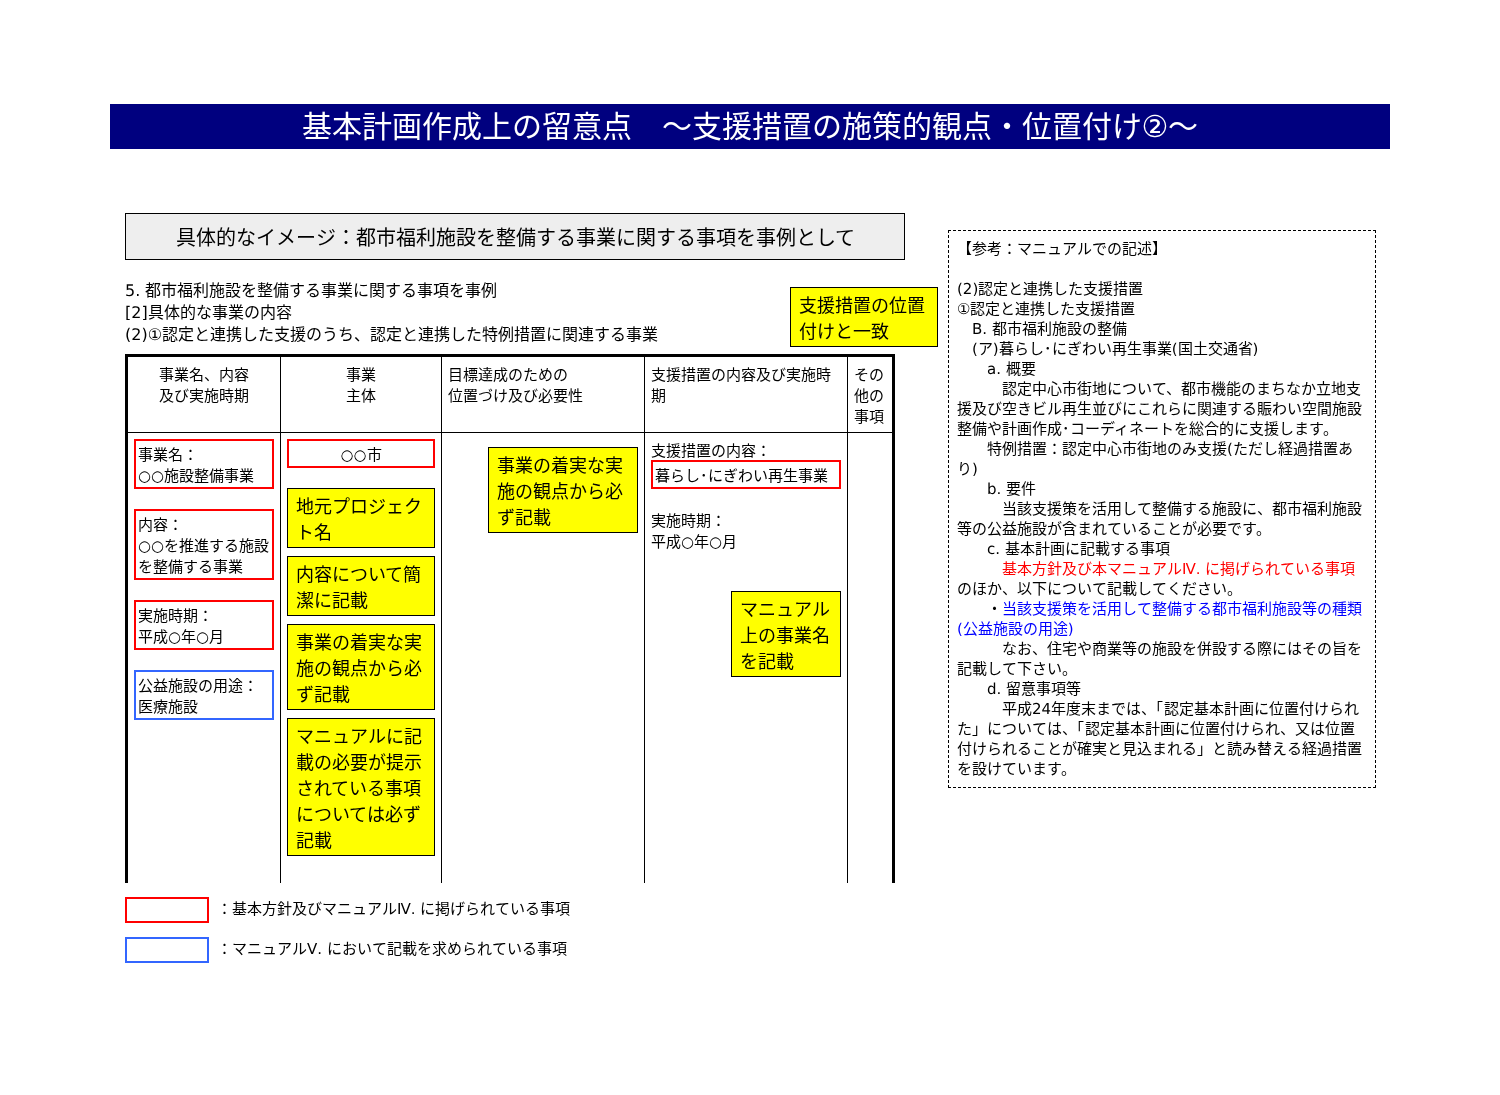基本計画作成上の留意点　～支援措置の施策的観点・位置付け②～
具体的なイメージ：都市福利施設を整備する事業に関する事項を事例として
5. 都市福利施設を整備する事業に関する事項を事例
[2]具体的な事業の内容
(2)①認定と連携した支援のうち、認定と連携した特例措置に関連する事業
支援措置の位置付けと一致
| 事業名、内容 及び実施時期 | 事業 主体 | 目標達成のための 位置づけ及び必要性 | 支援措置の内容及び実施時期 | その他の事項 |
| --- | --- | --- | --- | --- |
| 事業名： ○○施設整備事業 内容： ○○を推進する施設を整備する事業 実施時期： 平成○年○月 公益施設の用途： 医療施設 | ○○市 地元プロジェクト名 内容について簡潔に記載 事業の着実な実施の観点から必ず記載 マニュアルに記載の必要が提示されている事項については必ず記載 | 事業の着実な実施の観点から必ず記載 | 支援措置の内容： 暮らし･にぎわい再生事業 実施時期： 平成○年○月 マニュアル上の事業名を記載 | |
：基本方針及びマニュアルⅣ. に掲げられている事項
：マニュアルⅤ. において記載を求められている事項
【参考：マニュアルでの記述】
(2)認定と連携した支援措置
①認定と連携した支援措置
　B. 都市福利施設の整備
　(ア)暮らし･にぎわい再生事業(国土交通省)
　　a. 概要
　　　認定中心市街地について、都市機能のまちなか立地支援及び空きビル再生並びにこれらに関連する賑わい空間施設整備や計画作成･コーディネートを総合的に支援します。
　　特例措置：認定中心市街地のみ支援(ただし経過措置あり)
　　b. 要件
　　　当該支援策を活用して整備する施設に、都市福利施設等の公益施設が含まれていることが必要です。
　　c. 基本計画に記載する事項
　　　基本方針及び本マニュアルⅣ. に掲げられている事項のほか、以下について記載してください。
　　・当該支援策を活用して整備する都市福利施設等の種類(公益施設の用途)
　　　なお、住宅や商業等の施設を併設する際にはその旨を記載して下さい。
　　d. 留意事項等
　　　平成24年度末までは、「認定基本計画に位置付けられた」については、「認定基本計画に位置付けられ、又は位置付けられることが確実と見込まれる」と読み替える経過措置を設けています。